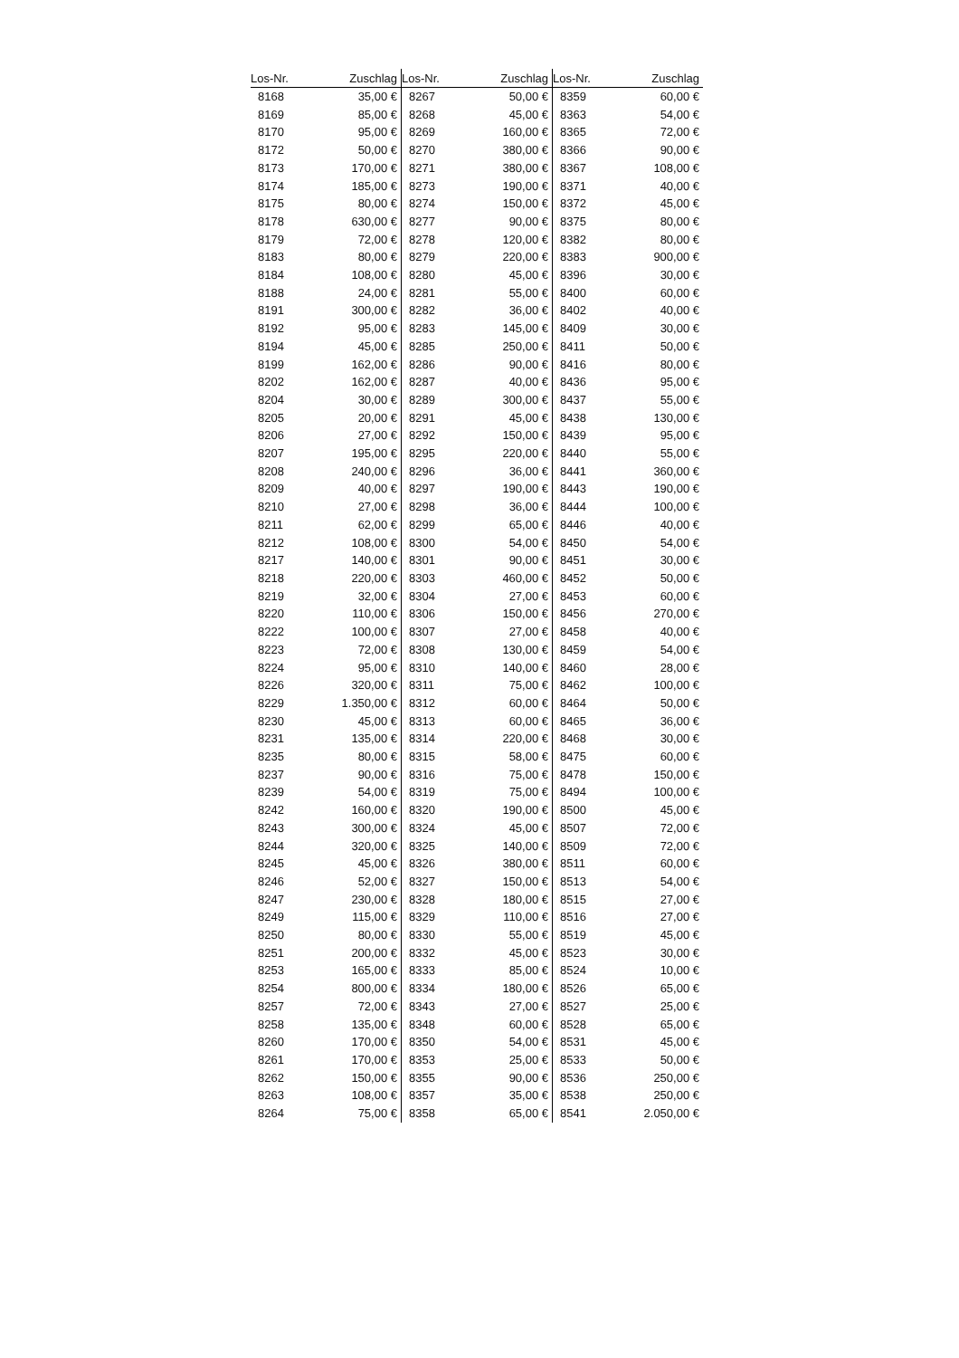| Los-Nr. | Zuschlag | Los-Nr. | Zuschlag | Los-Nr. | Zuschlag |
| --- | --- | --- | --- | --- | --- |
| 8168 | 35,00 € | 8267 | 50,00 € | 8359 | 60,00 € |
| 8169 | 85,00 € | 8268 | 45,00 € | 8363 | 54,00 € |
| 8170 | 95,00 € | 8269 | 160,00 € | 8365 | 72,00 € |
| 8172 | 50,00 € | 8270 | 380,00 € | 8366 | 90,00 € |
| 8173 | 170,00 € | 8271 | 380,00 € | 8367 | 108,00 € |
| 8174 | 185,00 € | 8273 | 190,00 € | 8371 | 40,00 € |
| 8175 | 80,00 € | 8274 | 150,00 € | 8372 | 45,00 € |
| 8178 | 630,00 € | 8277 | 90,00 € | 8375 | 80,00 € |
| 8179 | 72,00 € | 8278 | 120,00 € | 8382 | 80,00 € |
| 8183 | 80,00 € | 8279 | 220,00 € | 8383 | 900,00 € |
| 8184 | 108,00 € | 8280 | 45,00 € | 8396 | 30,00 € |
| 8188 | 24,00 € | 8281 | 55,00 € | 8400 | 60,00 € |
| 8191 | 300,00 € | 8282 | 36,00 € | 8402 | 40,00 € |
| 8192 | 95,00 € | 8283 | 145,00 € | 8409 | 30,00 € |
| 8194 | 45,00 € | 8285 | 250,00 € | 8411 | 50,00 € |
| 8199 | 162,00 € | 8286 | 90,00 € | 8416 | 80,00 € |
| 8202 | 162,00 € | 8287 | 40,00 € | 8436 | 95,00 € |
| 8204 | 30,00 € | 8289 | 300,00 € | 8437 | 55,00 € |
| 8205 | 20,00 € | 8291 | 45,00 € | 8438 | 130,00 € |
| 8206 | 27,00 € | 8292 | 150,00 € | 8439 | 95,00 € |
| 8207 | 195,00 € | 8295 | 220,00 € | 8440 | 55,00 € |
| 8208 | 240,00 € | 8296 | 36,00 € | 8441 | 360,00 € |
| 8209 | 40,00 € | 8297 | 190,00 € | 8443 | 190,00 € |
| 8210 | 27,00 € | 8298 | 36,00 € | 8444 | 100,00 € |
| 8211 | 62,00 € | 8299 | 65,00 € | 8446 | 40,00 € |
| 8212 | 108,00 € | 8300 | 54,00 € | 8450 | 54,00 € |
| 8217 | 140,00 € | 8301 | 90,00 € | 8451 | 30,00 € |
| 8218 | 220,00 € | 8303 | 460,00 € | 8452 | 50,00 € |
| 8219 | 32,00 € | 8304 | 27,00 € | 8453 | 60,00 € |
| 8220 | 110,00 € | 8306 | 150,00 € | 8456 | 270,00 € |
| 8222 | 100,00 € | 8307 | 27,00 € | 8458 | 40,00 € |
| 8223 | 72,00 € | 8308 | 130,00 € | 8459 | 54,00 € |
| 8224 | 95,00 € | 8310 | 140,00 € | 8460 | 28,00 € |
| 8226 | 320,00 € | 8311 | 75,00 € | 8462 | 100,00 € |
| 8229 | 1.350,00 € | 8312 | 60,00 € | 8464 | 50,00 € |
| 8230 | 45,00 € | 8313 | 60,00 € | 8465 | 36,00 € |
| 8231 | 135,00 € | 8314 | 220,00 € | 8468 | 30,00 € |
| 8235 | 80,00 € | 8315 | 58,00 € | 8475 | 60,00 € |
| 8237 | 90,00 € | 8316 | 75,00 € | 8478 | 150,00 € |
| 8239 | 54,00 € | 8319 | 75,00 € | 8494 | 100,00 € |
| 8242 | 160,00 € | 8320 | 190,00 € | 8500 | 45,00 € |
| 8243 | 300,00 € | 8324 | 45,00 € | 8507 | 72,00 € |
| 8244 | 320,00 € | 8325 | 140,00 € | 8509 | 72,00 € |
| 8245 | 45,00 € | 8326 | 380,00 € | 8511 | 60,00 € |
| 8246 | 52,00 € | 8327 | 150,00 € | 8513 | 54,00 € |
| 8247 | 230,00 € | 8328 | 180,00 € | 8515 | 27,00 € |
| 8249 | 115,00 € | 8329 | 110,00 € | 8516 | 27,00 € |
| 8250 | 80,00 € | 8330 | 55,00 € | 8519 | 45,00 € |
| 8251 | 200,00 € | 8332 | 45,00 € | 8523 | 30,00 € |
| 8253 | 165,00 € | 8333 | 85,00 € | 8524 | 10,00 € |
| 8254 | 800,00 € | 8334 | 180,00 € | 8526 | 65,00 € |
| 8257 | 72,00 € | 8343 | 27,00 € | 8527 | 25,00 € |
| 8258 | 135,00 € | 8348 | 60,00 € | 8528 | 65,00 € |
| 8260 | 170,00 € | 8350 | 54,00 € | 8531 | 45,00 € |
| 8261 | 170,00 € | 8353 | 25,00 € | 8533 | 50,00 € |
| 8262 | 150,00 € | 8355 | 90,00 € | 8536 | 250,00 € |
| 8263 | 108,00 € | 8357 | 35,00 € | 8538 | 250,00 € |
| 8264 | 75,00 € | 8358 | 65,00 € | 8541 | 2.050,00 € |